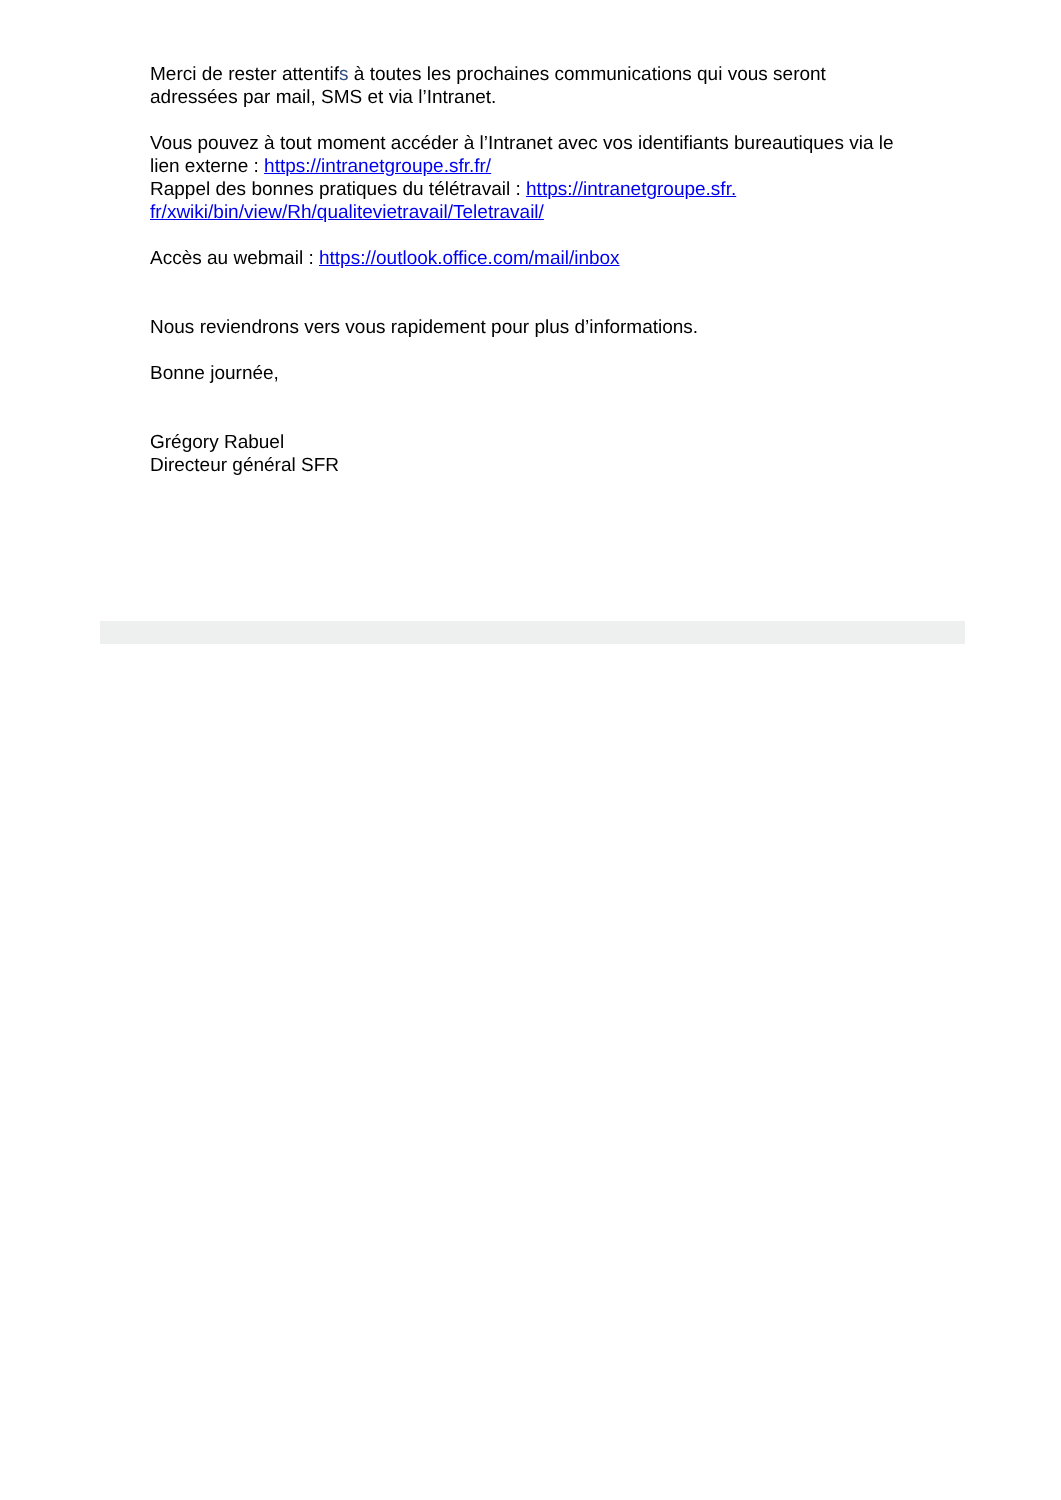Merci de rester attentifs à toutes les prochaines communications qui vous seront adressées par mail, SMS et via l’Intranet.
Vous pouvez à tout moment accéder à l’Intranet avec vos identifiants bureautiques via le lien externe : https://intranetgroupe.sfr.fr/
Rappel des bonnes pratiques du télétravail : https://intranetgroupe.sfr.
fr/xwiki/bin/view/Rh/qualitevietravail/Teletravail/
Accès au webmail : https://outlook.office.com/mail/inbox
Nous reviendrons vers vous rapidement pour plus d’informations.
Bonne journée,
Grégory Rabuel
Directeur général SFR